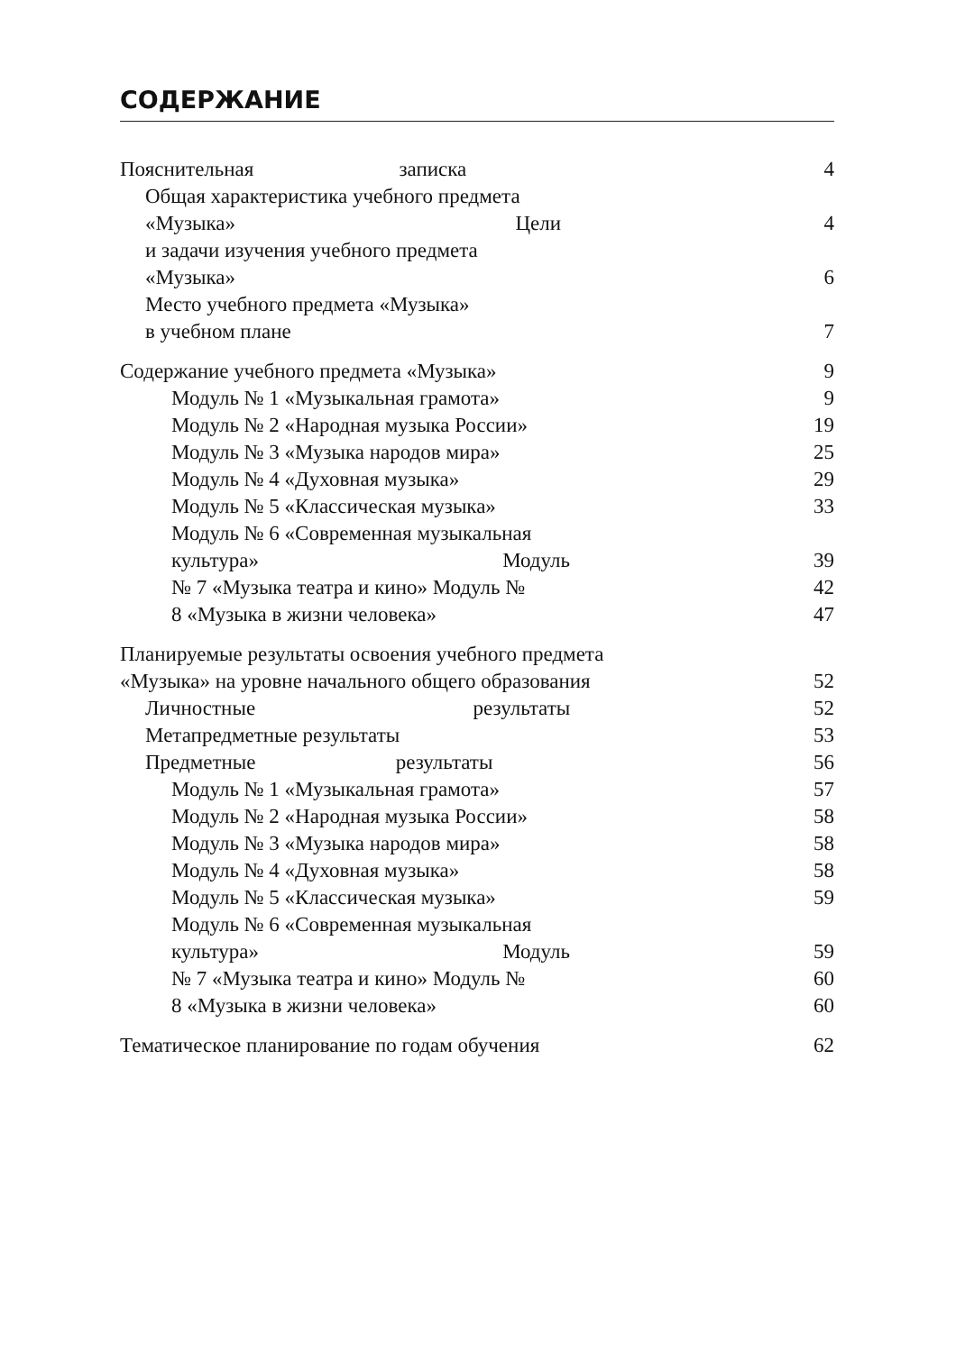СОДЕРЖАНИЕ
Пояснительная записка 4
Общая характеристика учебного предмета
«Музыка» Цели 4
и задачи изучения учебного предмета
«Музыка» 6
Место учебного предмета «Музыка»
в учебном плане 7
Содержание учебного предмета «Музыка» 9
Модуль № 1 «Музыкальная грамота» 9
Модуль № 2 «Народная музыка России» 19
Модуль № 3 «Музыка народов мира» 25
Модуль № 4 «Духовная музыка» 29
Модуль № 5 «Классическая музыка» 33
Модуль № 6 «Современная музыкальная
культура» Модуль 39
№ 7 «Музыка театра и кино» Модуль № 42
8 «Музыка в жизни человека» 47
Планируемые результаты освоения учебного предмета
«Музыка» на уровне начального общего образования 52
Личностные результаты 52
Метапредметные результаты 53
Предметные результаты 56
Модуль № 1 «Музыкальная грамота» 57
Модуль № 2 «Народная музыка России» 58
Модуль № 3 «Музыка народов мира» 58
Модуль № 4 «Духовная музыка» 58
Модуль № 5 «Классическая музыка» 59
Модуль № 6 «Современная музыкальная
культура» Модуль 59
№ 7 «Музыка театра и кино» Модуль № 60
8 «Музыка в жизни человека» 60
Тематическое планирование по годам обучения 62